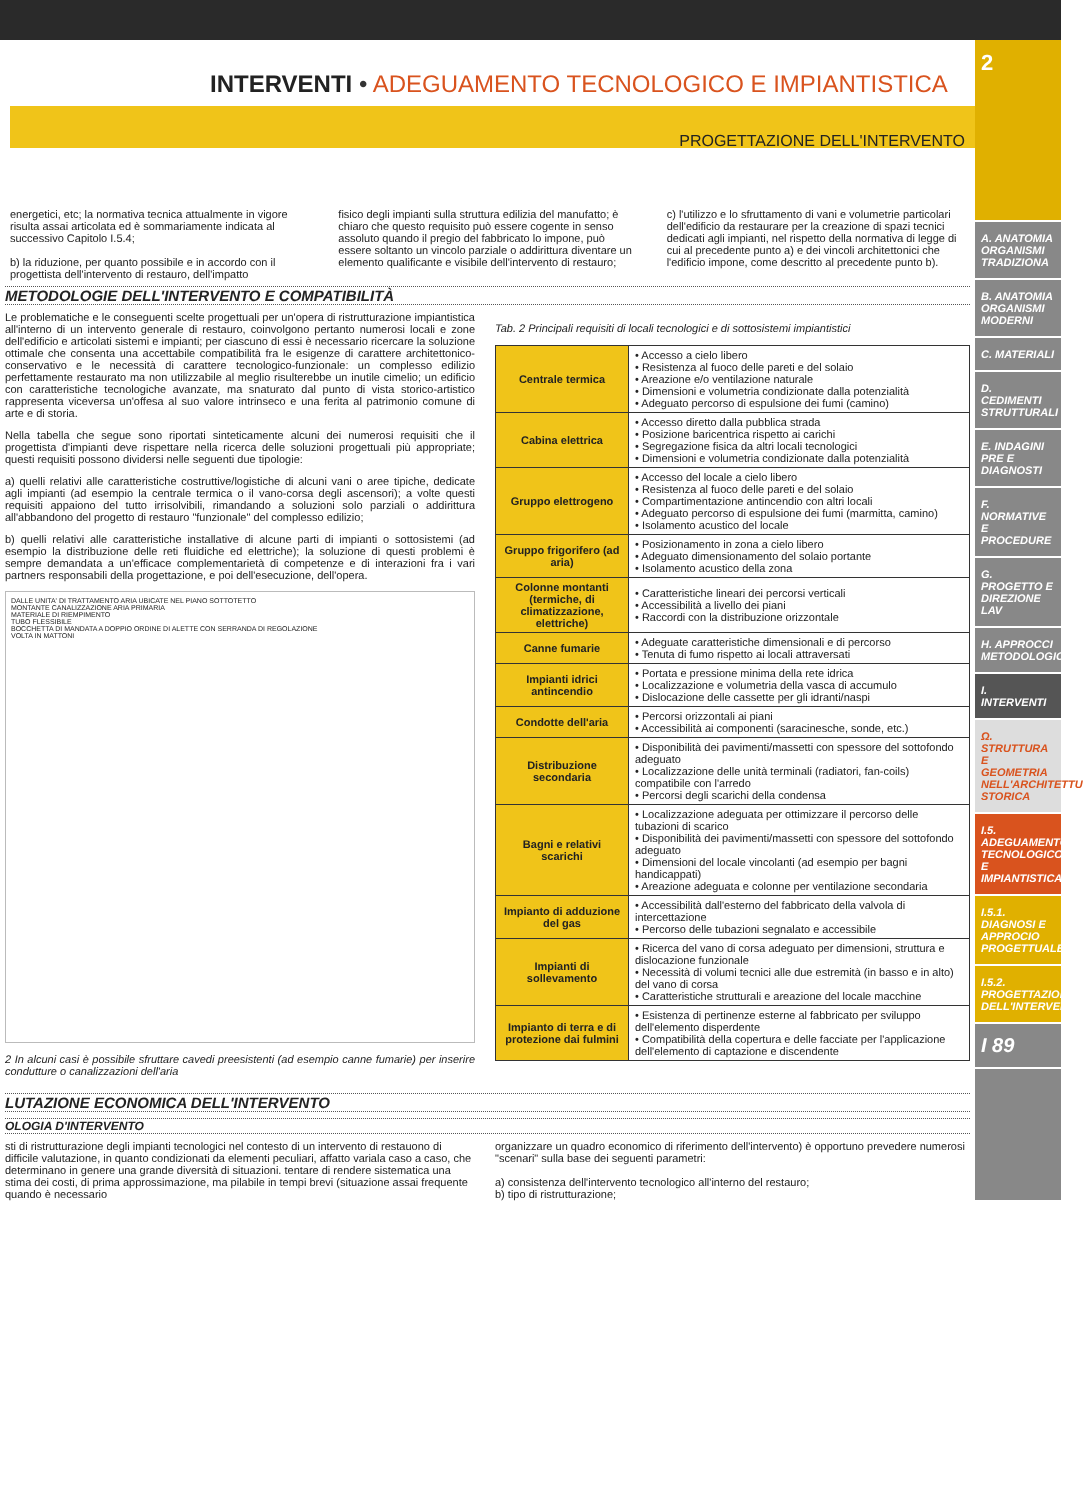INTERVENTI • ADEGUAMENTO TECNOLOGICO E IMPIANTISTICA
PROGETTAZIONE DELL'INTERVENTO
energetici, etc; la normativa tecnica attualmente in vigore risulta assai articolata ed è sommariamente indicata al successivo Capitolo I.5.4;
b) la riduzione, per quanto possibile e in accordo con il progettista dell'intervento di restauro, dell'impatto
fisico degli impianti sulla struttura edilizia del manufatto; è chiaro che questo requisito può essere cogente in senso assoluto quando il pregio del fabbricato lo impone, può essere soltanto un vincolo parziale o addirittura diventare un elemento qualificante e visibile dell'intervento di restauro;
c) l'utilizzo e lo sfruttamento di vani e volumetrie particolari dell'edificio da restaurare per la creazione di spazi tecnici dedicati agli impianti, nel rispetto della normativa di legge di cui al precedente punto a) e dei vincoli architettonici che l'edificio impone, come descritto al precedente punto b).
METODOLOGIE DELL'INTERVENTO E COMPATIBILITÀ
Le problematiche e le conseguenti scelte progettuali per un'opera di ristrutturazione impiantistica all'interno di un intervento generale di restauro, coinvolgono pertanto numerosi locali e zone dell'edificio e articolati sistemi e impianti; per ciascuno di essi è necessario ricercare la soluzione ottimale che consenta una accettabile compatibilità fra le esigenze di carattere architettonico-conservativo e le necessità di carattere tecnologico-funzionale: un complesso edilizio perfettamente restaurato ma non utilizzabile al meglio risulterebbe un inutile cimelio; un edificio con caratteristiche tecnologiche avanzate, ma snaturato dal punto di vista storico-artistico rappresenta viceversa un'offesa al suo valore intrinseco e una ferita al patrimonio comune di arte e di storia.
Nella tabella che segue sono riportati sinteticamente alcuni dei numerosi requisiti che il progettista d'impianti deve rispettare nella ricerca delle soluzioni progettuali più appropriate; questi requisiti possono dividersi nelle seguenti due tipologie:
a) quelli relativi alle caratteristiche costruttive/logistiche di alcuni vani o aree tipiche, dedicate agli impianti (ad esempio la centrale termica o il vano-corsa degli ascensori); a volte questi requisiti appaiono del tutto irrisolvibili, rimandando a soluzioni solo parziali o addirittura all'abbandono del progetto di restauro "funzionale" del complesso edilizio;
b) quelli relativi alle caratteristiche installative di alcune parti di impianti o sottosistemi (ad esempio la distribuzione delle reti fluidiche ed elettriche); la soluzione di questi problemi è sempre demandata a un'efficace complementarietà di competenze e di interazioni fra i vari partners responsabili della progettazione, e poi dell'esecuzione, dell'opera.
DALLE UNITA' DI TRATTAMENTO ARIA UBICATE NEL PIANO SOTTOTETTO
MONTANTE CANALIZZAZIONE ARIA PRIMARIA
MATERIALE DI RIEMPIMENTO
TUBO FLESSIBILE
BOCCHETTA DI MANDATA A DOPPIO ORDINE DI ALETTE CON SERRANDA DI REGOLAZIONE
VOLTA IN MATTONI
2 In alcuni casi è possibile sfruttare cavedi preesistenti (ad esempio canne fumarie) per inserire condutture o canalizzazioni dell'aria
Tab. 2 Principali requisiti di locali tecnologici e di sottosistemi impiantistici
| Centrale termica | • Accesso a cielo libero • Resistenza al fuoco delle pareti e del solaio • Areazione e/o ventilazione naturale • Dimensioni e volumetria condizionate dalla potenzialità • Adeguato percorso di espulsione dei fumi (camino) |
| Cabina elettrica | • Accesso diretto dalla pubblica strada • Posizione baricentrica rispetto ai carichi • Segregazione fisica da altri locali tecnologici • Dimensioni e volumetria condizionate dalla potenzialità |
| Gruppo elettrogeno | • Accesso del locale a cielo libero • Resistenza al fuoco delle pareti e del solaio • Compartimentazione antincendio con altri locali • Adeguato percorso di espulsione dei fumi (marmitta, camino) • Isolamento acustico del locale |
| Gruppo frigorifero (ad aria) | • Posizionamento in zona a cielo libero • Adeguato dimensionamento del solaio portante • Isolamento acustico della zona |
| Colonne montanti (termiche, di climatizzazione, elettriche) | • Caratteristiche lineari dei percorsi verticali • Accessibilità a livello dei piani • Raccordi con la distribuzione orizzontale |
| Canne fumarie | • Adeguate caratteristiche dimensionali e di percorso • Tenuta di fumo rispetto ai locali attraversati |
| Impianti idrici antincendio | • Portata e pressione minima della rete idrica • Localizzazione e volumetria della vasca di accumulo • Dislocazione delle cassette per gli idranti/naspi |
| Condotte dell'aria | • Percorsi orizzontali ai piani • Accessibilità ai componenti (saracinesche, sonde, etc.) |
| Distribuzione secondaria | • Disponibilità dei pavimenti/massetti con spessore del sottofondo adeguato • Localizzazione delle unità terminali (radiatori, fan-coils) compatibile con l'arredo • Percorsi degli scarichi della condensa |
| Bagni e relativi scarichi | • Localizzazione adeguata per ottimizzare il percorso delle tubazioni di scarico • Disponibilità dei pavimenti/massetti con spessore del sottofondo adeguato • Dimensioni del locale vincolanti (ad esempio per bagni handicappati) • Areazione adeguata e colonne per ventilazione secondaria |
| Impianto di adduzione del gas | • Accessibilità dall'esterno del fabbricato della valvola di intercettazione • Percorso delle tubazioni segnalato e accessibile |
| Impianti di sollevamento | • Ricerca del vano di corsa adeguato per dimensioni, struttura e dislocazione funzionale • Necessità di volumi tecnici alle due estremità (in basso e in alto) del vano di corsa • Caratteristiche strutturali e areazione del locale macchine |
| Impianto di terra e di protezione dai fulmini | • Esistenza di pertinenze esterne al fabbricato per sviluppo dell'elemento disperdente • Compatibilità della copertura e delle facciate per l'applicazione dell'elemento di captazione e discendente |
LUTAZIONE ECONOMICA DELL'INTERVENTO
OLOGIA D'INTERVENTO
sti di ristrutturazione degli impianti tecnologici nel contesto di un intervento di restauono di difficile valutazione, in quanto condizionati da elementi peculiari, affatto variala caso a caso, che determinano in genere una grande diversità di situazioni. tentare di rendere sistematica una stima dei costi, di prima approssimazione, ma pilabile in tempi brevi (situazione assai frequente quando è necessario
organizzare un quadro economico di riferimento dell'intervento) è opportuno prevedere numerosi "scenari" sulla base dei seguenti parametri:
a) consistenza dell'intervento tecnologico all'interno del restauro;
b) tipo di ristrutturazione;
2
A. ANATOMIA ORGANISMI TRADIZIONA
B. ANATOMIA ORGANISMI MODERNI
C. MATERIALI
D. CEDIMENTI STRUTTURALI
E. INDAGINI PRE E DIAGNOSTI
F. NORMATIVE E PROCEDURE
G. PROGETTO E DIREZIONE LAV
H. APPROCCI METODOLOGIC
I. INTERVENTI
Ω. STRUTTURA E GEOMETRIA NELL'ARCHITETTU STORICA
I.5. ADEGUAMENTO TECNOLOGICO E IMPIANTISTICA
I.5.1. DIAGNOSI E APPROCIO PROGETTUALE
I.5.2. PROGETTAZIONE DELL'INTERVENTO
I 89